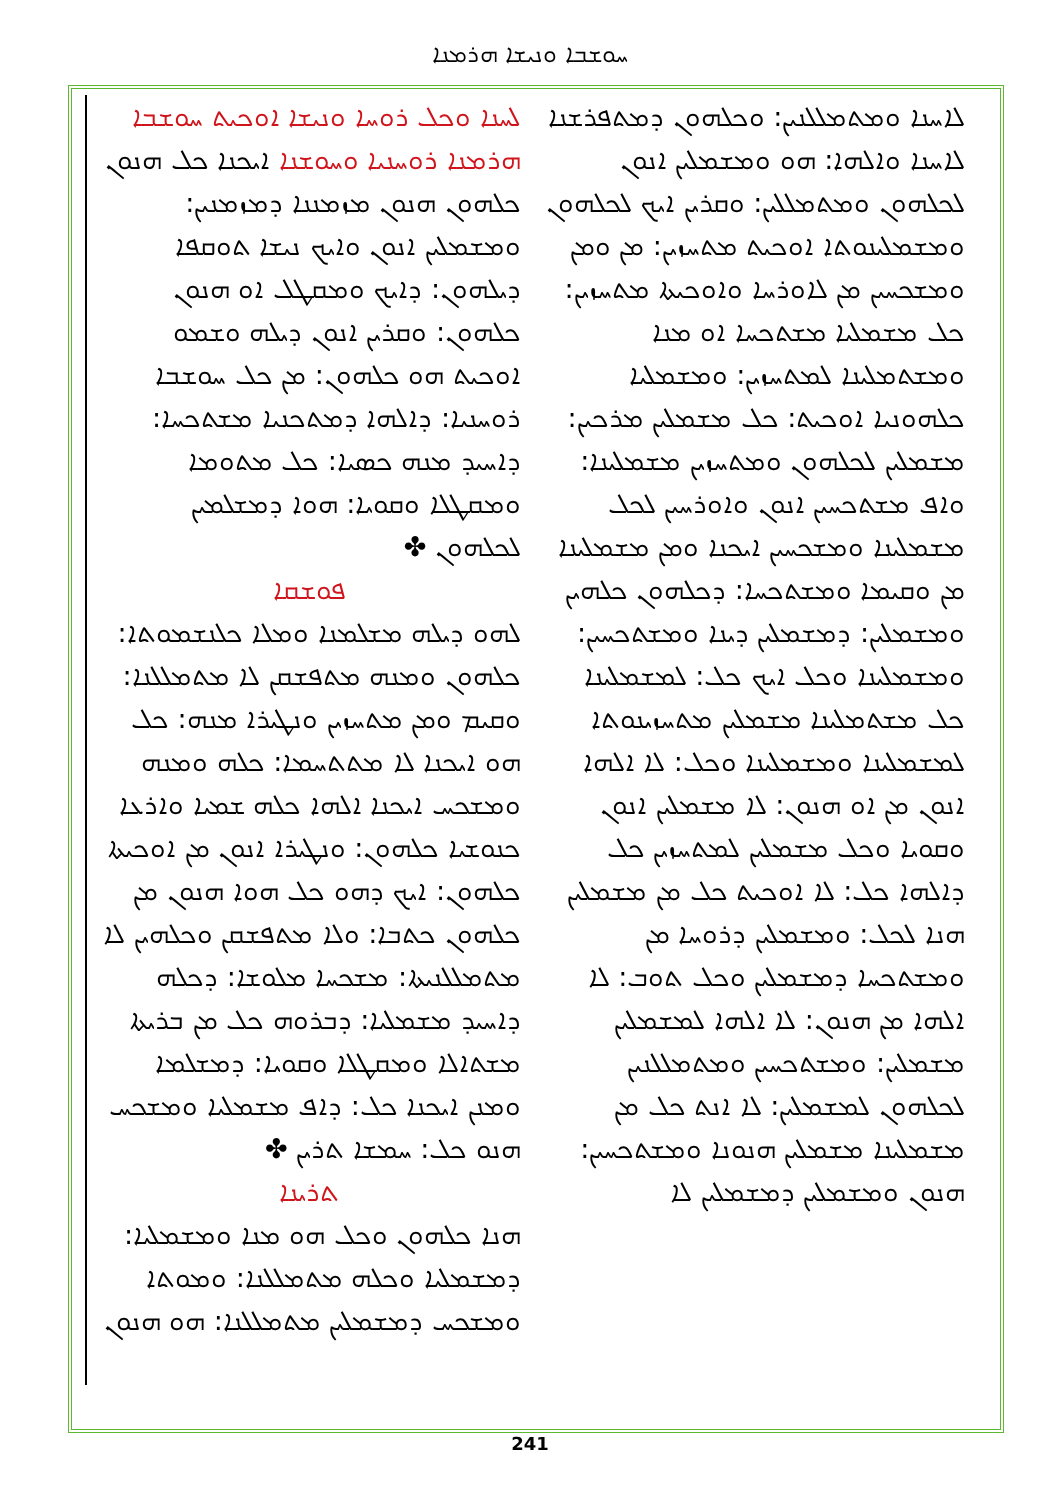ܚܘܫܒܐ ܘܢܝܫܐ ܗܪܡܢܐ
ܠܚܢܐ ܘܟܠ ܪܘܚܐ ܘܢܝܫܐ ܐܘܟܝܬ ܚܘܫܒܐ ܗܪܡܢܐ ܪܘܚܢܝܐ ܘܚܘܫܢܐ ܐܝܟܢܐ ܟܠ ܗܢܘܢ ܟܠܗܘܢ ܗܢܘܢ ܡܙܡܢܢܐ ܕܡܙܡܢܝܢ: ܘܡܫܡܠܝܢ ܐܢܘܢ ܘܐܝܟ ܢܝܫܐ ܬܘܩܦܐ ܕܝܠܗܘܢ: ܕܐܝܟ ܘܡܩܛܠ ܐܘ ܗܢܘܢ ܟܠܗܘܢ: ܘܩܪܝܢ ܐܢܘܢ ܕܝܠܗ ܘܫܡܘ ܐܘܟܝܬ ܗܘ ܟܠܗܘܢ: ܡܢ ܟܠ ܚܘܫܒܐ ܪܘܚܢܝܐ: ܕܐܠܗܐ ܕܡܬܟܢܝܐ ܡܫܬܟܚܐ: ܕܐܚܝܕ ܡܢܗ ܟܣܝܐ: ܟܠ ܡܬܘܡܐ ܘܡܩܛܠܐ ܘܩܘܝܐ: ܗܘܐ ܕܡܫܠܡܝܢ ܠܟܠܗܘܢ ✤
ܦܘܫܩܐ
ܠܗܘ ܕܝܠܗ ܡܫܠܡܢܐ ܘܡܠܐ ܟܠܢܫܡܘܬܐ: ܟܠܗܘܢ ܘܡܢܗ ܡܬܦܫܩܢ ܠܐ ܡܬܡܠܠܢܐ: ܘܩܝܡ ܘܡܢ ܡܬܚܙܝܢ ܘܢܛܝܪܐ ܡܢܗ: ܟܠ ܗܘ ܐܝܟܢܐ ܠܐ ܡܬܬܚܡܐ: ܟܠܗ ܘܡܢܗ ܘܡܫܟܚ ܐܝܟܢܐ ܐܠܗܐ ܟܠܗ ܫܡܝܐ ܘܐܪܥܐ ܟܢܘܫܝܐ ܟܠܗܘܢ: ܘܢܛܝܪܐ ܐܢܘܢ ܡܢ ܐܘܟܝܬܐ ܟܠܗܘܢ: ܐܝܟ ܕܗܘ ܟܠ ܗܘܐ ܗܢܘܢ ܡܢ ܟܠܗܘܢ ܟܬܒܐ: ܘܠܐ ܡܬܦܫܩܢ ܘܟܠܗܝܢ ܠܐ ܡܬܡܠܠܢܝܬܐ: ܡܫܟܚܐ ܡܠܘܫܐ: ܕܟܠܗ ܕܐܚܝܕ ܡܫܡܠܝܐ: ܕܒܪܘܗ ܟܠ ܡܢ ܒܪܝܬܐ ܡܫܬܐܠܐ ܘܡܩܛܠܐ ܘܩܘܝܐ: ܕܡܫܠܡܐ ܘܡܢܢ ܐܝܟܢܐ ܟܠ: ܕܐܦ ܡܫܡܠܝܐ ܘܡܫܟܚ ܗܢܘ ܟܠ: ܚܡܫܐ ܬܪܝܢ ✤
ܬܪܝܢܐ
ܗܢܐ ܟܠܗܘܢ ܘܟܠ ܗܘ ܡܢܐ ܘܡܫܡܠܝܐ: ܕܡܫܡܠܝܐ ܘܟܠܗ ܡܬܡܠܠܢܐ: ܘܡܘܬܐ ܘܡܫܟܚ ܕܡܫܡܠܝܢ ܡܬܡܠܠܢܐ: ܗܘ ܗܢܘܢ
ܠܐܚܢܐ ܘܡܬܡܠܠܢܝܢ: ܘܟܠܗܘܢ ܕܡܬܦܪܫܢܐ ܠܐܚܢܐ ܘܐܠܗܐ: ܗܘ ܘܡܫܡܠܝܢ ܐܢܘܢ ܠܟܠܗܘܢ ܘܡܬܡܠܠܝܢ: ܘܩܪܝܢ ܐܝܟ ܠܟܠܗܘܢ ܘܡܫܡܠܝܢܘܬܐ ܐܘܟܝܬ ܡܬܚܙܝܢ: ܡܢ ܘܡܢ ܘܡܫܟܚܝܢ ܡܢ ܠܐܘܪܚܐ ܘܐܘܟܝܬܐ ܡܬܚܙܝܢ: ܟܠ ܡܫܡܠܝܐ ܡܫܬܟܚܐ ܐܘ ܡܢܐ ܘܡܫܬܡܠܝܢܐ ܠܡܬܚܙܝܢ: ܘܡܫܡܠܝܐ ܟܠܗܘܢܝܐ ܐܘܟܝܬ: ܟܠ ܡܫܡܠܝܢ ܡܪܟܝܢ: ܡܫܡܠܝܢ ܠܟܠܗܘܢ ܘܡܬܚܙܝܢ ܡܫܡܠܝܢܐ: ܘܐܦ ܡܫܬܟܚܝܢ ܐܢܘܢ ܘܐܘܪܚܝܢ ܠܟܠ ܡܫܡܠܝܢܐ ܘܡܫܟܚܝܢ ܐܝܟܢܐ ܘܡܢ ܡܫܡܠܝܢܐ ܡܢ ܘܩܝܡܐ ܘܡܫܬܟܚܐ: ܕܟܠܗܘܢ ܟܠܗܝܢ ܘܡܫܡܠܝܢ: ܕܡܫܡܠܝܢ ܕܝܢܐ ܘܡܫܬܟܚܝܢ: ܘܡܫܡܠܝܢܐ ܘܟܠ ܐܝܟ ܟܠ: ܠܡܫܡܠܝܢܐ ܟܠ ܡܫܬܡܠܝܢܐ ܡܫܡܠܝܢ ܡܬܚܙܝܢܘܬܐ ܠܡܫܡܠܝܢܐ ܘܡܫܡܠܝܢܐ ܘܟܠ: ܠܐ ܐܠܗܐ ܐܢܘܢ ܡܢ ܐܘ ܗܢܘܢ: ܠܐ ܡܫܡܠܝܢ ܐܢܘܢ ܘܩܘܝܐ ܘܟܠ ܡܫܡܠܝܢ ܠܡܬܚܙܝܢ ܟܠ ܕܐܠܗܐ ܟܠ: ܠܐ ܐܘܟܝܬ ܟܠ ܡܢ ܡܫܡܠܝܢ ܗܢܐ ܠܟܠ: ܘܡܫܡܠܝܢ ܕܪܘܚܐ ܡܢ ܘܡܫܬܟܚܐ ܕܡܫܡܠܝܢ ܘܟܠ ܬܘܒ: ܠܐ ܐܠܗܐ ܡܢ ܗܢܘܢ: ܠܐ ܐܠܗܐ ܠܡܫܡܠܝܢ ܡܫܡܠܝܢ: ܘܡܫܬܟܚܝܢ ܘܡܬܡܠܠܢܝܢ ܠܟܠܗܘܢ ܠܡܫܡܠܝܢ: ܠܐ ܐܢܬ ܟܠ ܡܢ ܡܫܡܠܝܢܐ ܡܫܡܠܝܢ ܗܢܘܢܐ ܘܡܫܬܟܚܝܢ: ܗܢܘܢ ܘܡܫܡܠܝܢ ܕܡܫܡܠܝܢ ܠܐ
241